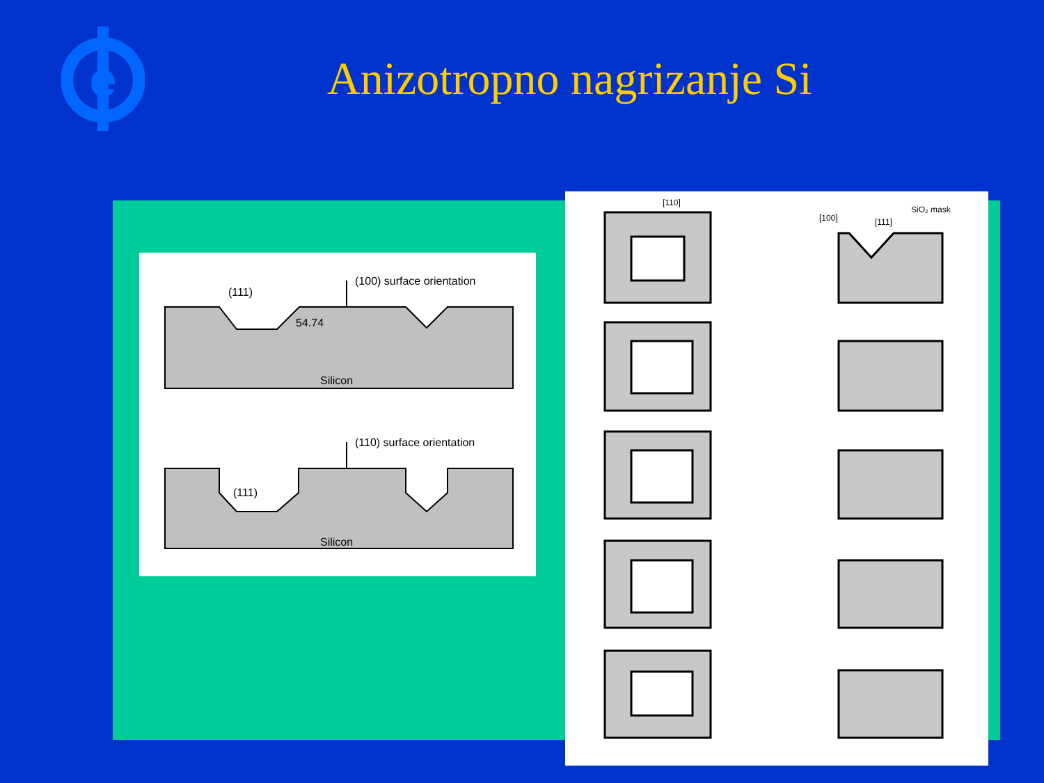e
Anizotropno nagrizanje Si
(100) surface orientation
(111)
54.74
Silicon
(110) surface orientation
(111)
Silicon
[110]
[100]
[111]
SiO₂ mask